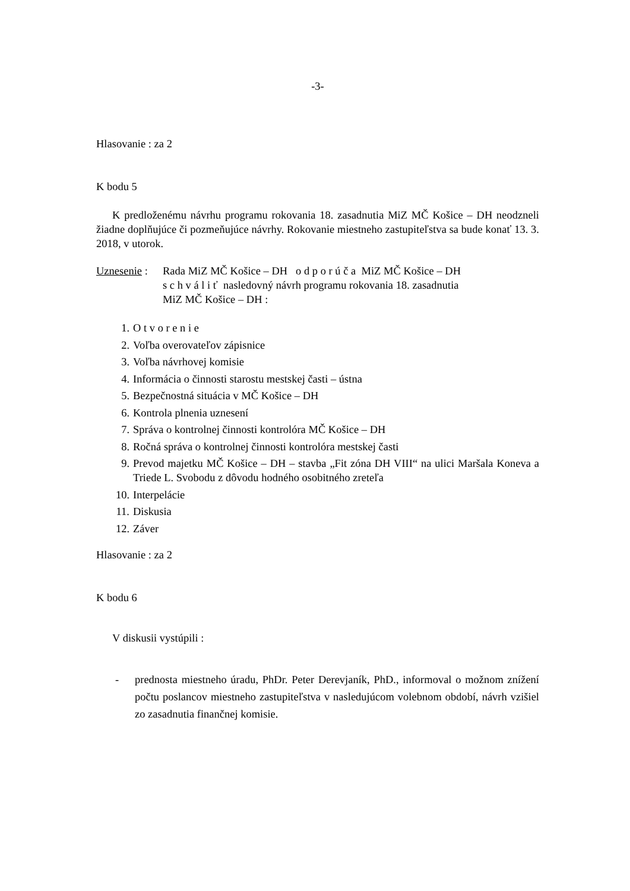-3-
Hlasovanie : za 2
K bodu 5
K predloženému návrhu programu rokovania 18. zasadnutia MiZ MČ Košice – DH neodzneli žiadne doplňujúce či pozmeňujúce návrhy. Rokovanie miestneho zastupiteľstva sa bude konať 13. 3. 2018, v utorok.
Uznesenie :
Rada MiZ MČ Košice – DH o d p o r ú č a MiZ MČ Košice – DH
s c h v á l i ť nasledovný návrh programu rokovania 18. zasadnutia
MiZ MČ Košice – DH :
1. O t v o r e n i e
2. Voľba overovateľov zápisnice
3. Voľba návrhovej komisie
4. Informácia o činnosti starostu mestskej časti – ústna
5. Bezpečnostná situácia v MČ Košice – DH
6. Kontrola plnenia uznesení
7. Správa o kontrolnej činnosti kontrolóra MČ Košice – DH
8. Ročná správa o kontrolnej činnosti kontrolóra mestskej časti
9. Prevod majetku MČ Košice – DH – stavba „Fit zóna DH VIII“ na ulici Maršala Koneva a Triede L. Svobodu z dôvodu hodného osobitného zreteľa
10. Interpelácie
11. Diskusia
12. Záver
Hlasovanie : za 2
K bodu 6
V diskusii vystúpili :
- prednosta miestneho úradu, PhDr. Peter Derevjaník, PhD., informoval o možnom znížení počtu poslancov miestneho zastupiteľstva v nasledujúcom volebnom období, návrh vzišiel zo zasadnutia finančnej komisie.